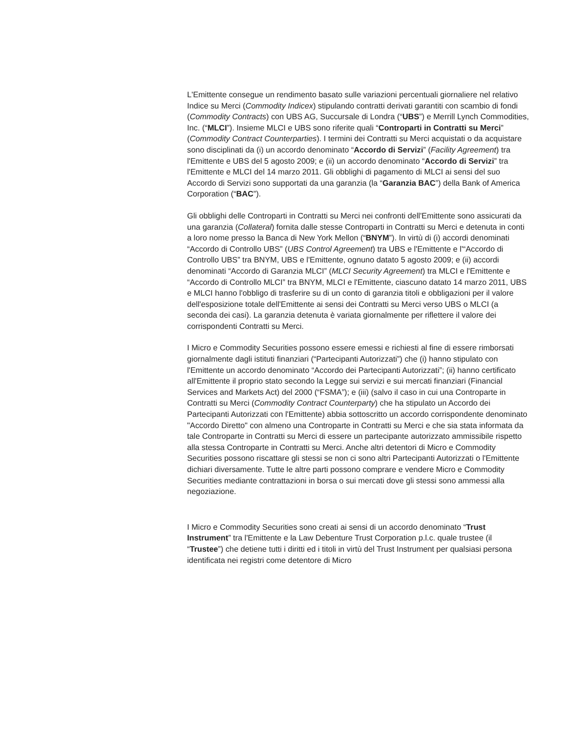L'Emittente consegue un rendimento basato sulle variazioni percentuali giornaliere nel relativo Indice su Merci (Commodity Indicex) stipulando contratti derivati garantiti con scambio di fondi (Commodity Contracts) con UBS AG, Succursale di Londra (“UBS”) e Merrill Lynch Commodities, Inc. (“MLCI”). Insieme MLCI e UBS sono riferite quali “Controparti in Contratti su Merci” (Commodity Contract Counterparties). I termini dei Contratti su Merci acquistati o da acquistare sono disciplinati da (i) un accordo denominato “Accordo di Servizi” (Facility Agreement) tra l'Emittente e UBS del 5 agosto 2009; e (ii) un accordo denominato “Accordo di Servizi” tra l'Emittente e MLCI del 14 marzo 2011. Gli obblighi di pagamento di MLCI ai sensi del suo Accordo di Servizi sono supportati da una garanzia (la “Garanzia BAC”) della Bank of America Corporation (“BAC”).
Gli obblighi delle Controparti in Contratti su Merci nei confronti dell'Emittente sono assicurati da una garanzia (Collateral) fornita dalle stesse Controparti in Contratti su Merci e detenuta in conti a loro nome presso la Banca di New York Mellon (“BNYM”). In virtù di (i) accordi denominati “Accordo di Controllo UBS” (UBS Control Agreement) tra UBS e l'Emittente e l'“Accordo di Controllo UBS” tra BNYM, UBS e l'Emittente, ognuno datato 5 agosto 2009; e (ii) accordi denominati “Accordo di Garanzia MLCI” (MLCI Security Agreement) tra MLCI e l'Emittente e “Accordo di Controllo MLCI” tra BNYM, MLCI e l'Emittente, ciascuno datato 14 marzo 2011, UBS e MLCI hanno l'obbligo di trasferire su di un conto di garanzia titoli e obbligazioni per il valore dell'esposizione totale dell'Emittente ai sensi dei Contratti su Merci verso UBS o MLCI (a seconda dei casi). La garanzia detenuta è variata giornalmente per riflettere il valore dei corrispondenti Contratti su Merci.
I Micro e Commodity Securities possono essere emessi e richiesti al fine di essere rimborsati giornalmente dagli istituti finanziari (“Partecipanti Autorizzati”) che (i) hanno stipulato con l'Emittente un accordo denominato “Accordo dei Partecipanti Autorizzati”; (ii) hanno certificato all'Emittente il proprio stato secondo la Legge sui servizi e sui mercati finanziari (Financial Services and Markets Act) del 2000 (“FSMA”); e (iii) (salvo il caso in cui una Controparte in Contratti su Merci (Commodity Contract Counterparty) che ha stipulato un Accordo dei Partecipanti Autorizzati con l'Emittente) abbia sottoscritto un accordo corrispondente denominato "Accordo Diretto" con almeno una Controparte in Contratti su Merci e che sia stata informata da tale Controparte in Contratti su Merci di essere un partecipante autorizzato ammissibile rispetto alla stessa Controparte in Contratti su Merci. Anche altri detentori di Micro e Commodity Securities possono riscattare gli stessi se non ci sono altri Partecipanti Autorizzati o l'Emittente dichiari diversamente. Tutte le altre parti possono comprare e vendere Micro e Commodity Securities mediante contrattazioni in borsa o sui mercati dove gli stessi sono ammessi alla negoziazione.
I Micro e Commodity Securities sono creati ai sensi di un accordo denominato “Trust Instrument” tra l'Emittente e la Law Debenture Trust Corporation p.l.c. quale trustee (il “Trustee”) che detiene tutti i diritti ed i titoli in virtù del Trust Instrument per qualsiasi persona identificata nei registri come detentore di Micro